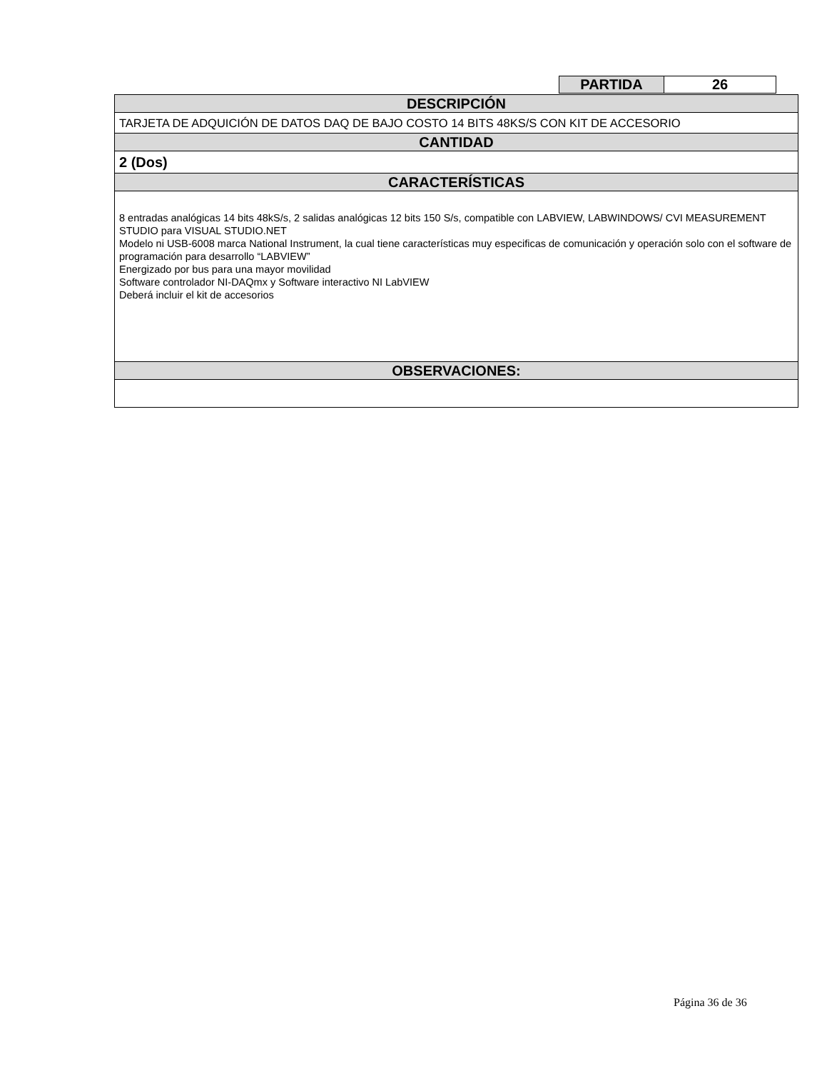| PARTIDA | 26 |
| DESCRIPCIÓN |
| TARJETA DE ADQUICIÓN DE DATOS DAQ DE BAJO COSTO 14 BITS 48KS/S CON KIT DE ACCESORIO |
| CANTIDAD |
| 2 (Dos) |
| CARACTERÍSTICAS |
| 8 entradas analógicas 14 bits 48kS/s, 2 salidas analógicas 12 bits 150 S/s, compatible con LABVIEW, LABWINDOWS/ CVI MEASUREMENT STUDIO para VISUAL STUDIO.NET Modelo ni USB-6008 marca National Instrument, la cual tiene características muy especificas de comunicación y operación solo con el software de programación para desarrollo “LABVIEW” Energizado por bus para una mayor movilidad Software controlador NI-DAQmx y Software interactivo NI LabVIEW Deberá incluir el kit de accesorios |
| OBSERVACIONES: |
Página 36 de 36